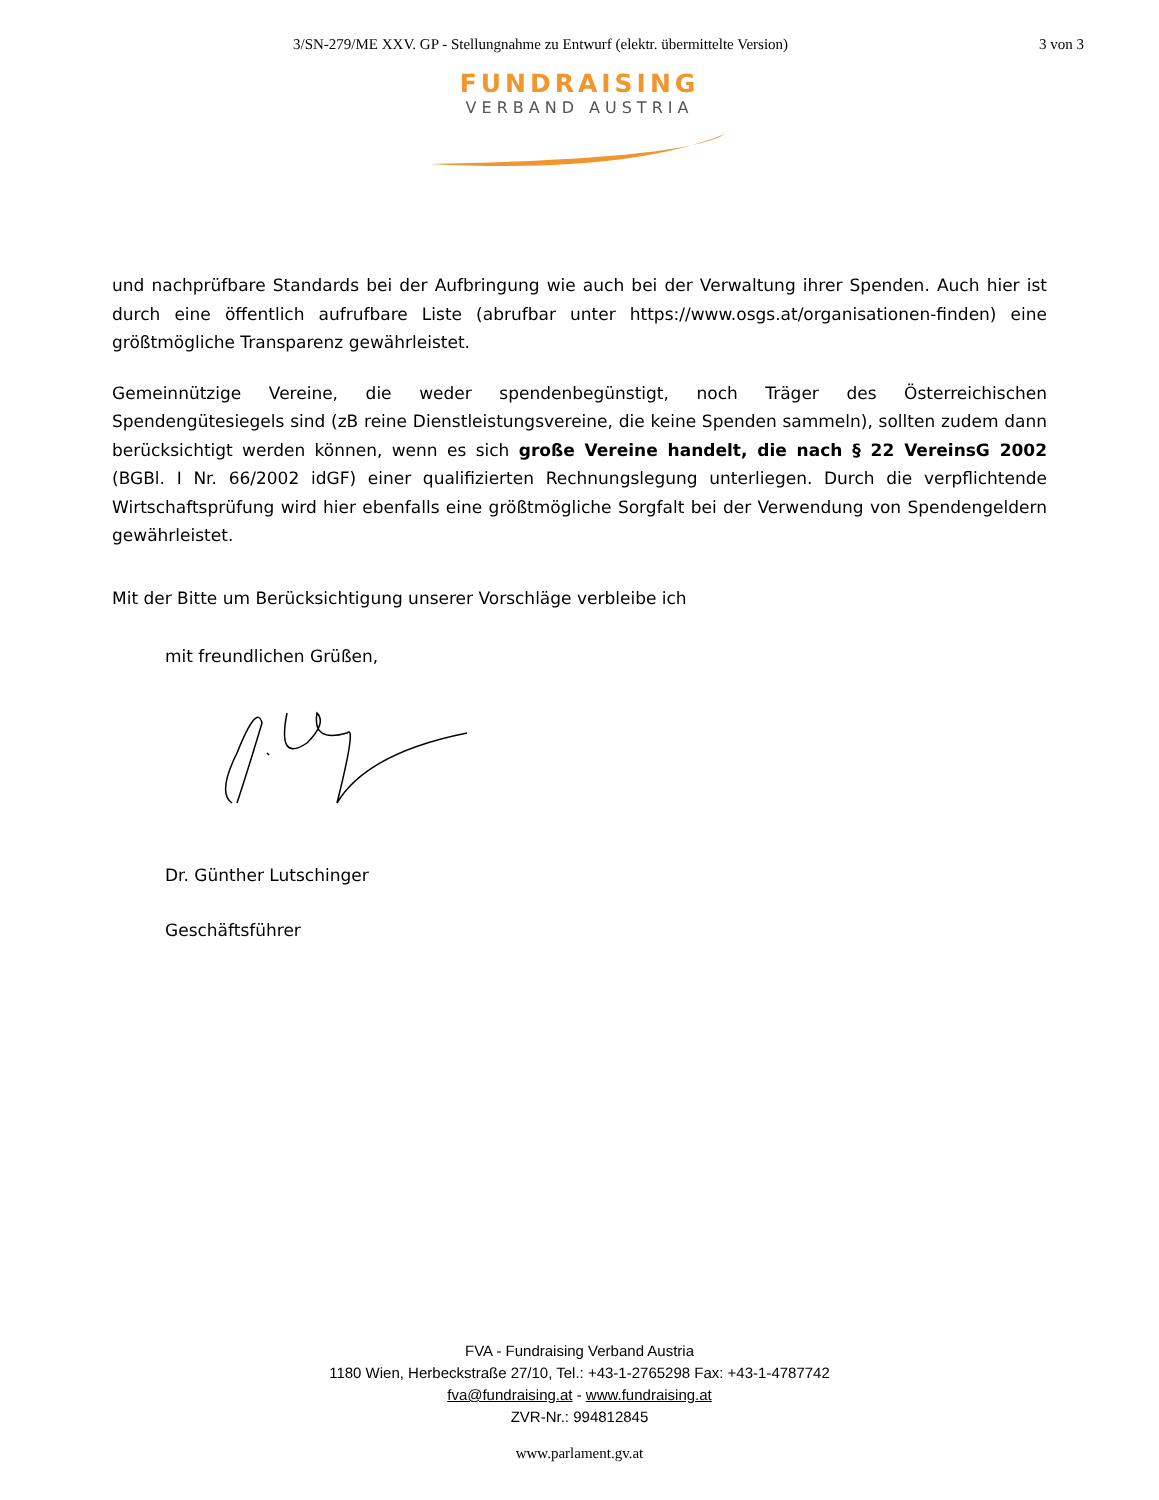3/SN-279/ME XXV. GP - Stellungnahme zu Entwurf (elektr. übermittelte Version) 3 von 3
FUNDRAISING
VERBAND AUSTRIA
und nachprüfbare Standards bei der Aufbringung wie auch bei der Verwaltung ihrer Spenden. Auch hier ist durch eine öffentlich aufrufbare Liste (abrufbar unter https://www.osgs.at/organisationen-finden) eine größtmögliche Transparenz gewährleistet.
Gemeinnützige Vereine, die weder spendenbegünstigt, noch Träger des Österreichischen Spendengütesiegels sind (zB reine Dienstleistungsvereine, die keine Spenden sammeln), sollten zudem dann berücksichtigt werden können, wenn es sich große Vereine handelt, die nach § 22 VereinsG 2002 (BGBl. I Nr. 66/2002 idGF) einer qualifizierten Rechnungslegung unterliegen. Durch die verpflichtende Wirtschaftsprüfung wird hier ebenfalls eine größtmögliche Sorgfalt bei der Verwendung von Spendengeldern gewährleistet.
Mit der Bitte um Berücksichtigung unserer Vorschläge verbleibe ich
mit freundlichen Grüßen,
Dr. Günther Lutschinger
Geschäftsführer
FVA - Fundraising Verband Austria
1180 Wien, Herbeckstraße 27/10, Tel.: +43-1-2765298 Fax: +43-1-4787742
fva@fundraising.at - www.fundraising.at
ZVR-Nr.: 994812845
www.parlament.gv.at